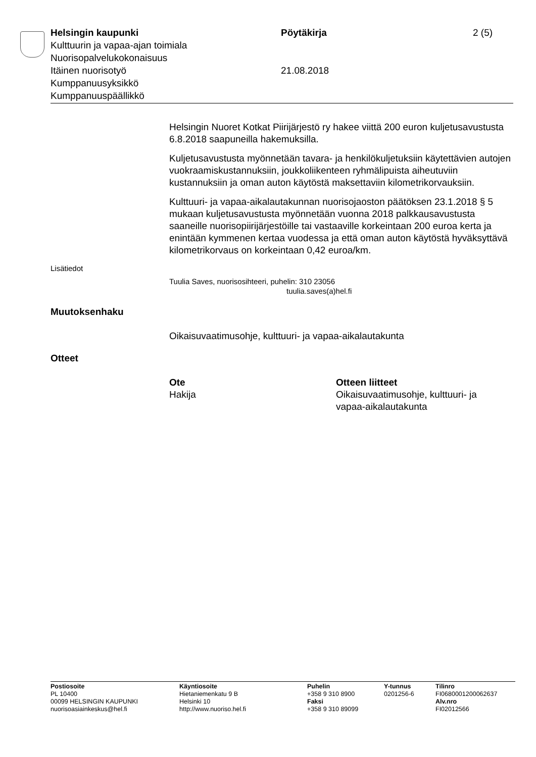Helsingin kaupunki Pöytäkirja 2 (5)
Kulttuurin ja vapaa-ajan toimiala
Nuorisopalvelukokonaisuus
Itäinen nuorisotyö 21.08.2018
Kumppanuusyksikkö
Kumppanuuspäällikkö
Helsingin Nuoret Kotkat Piirijärjestö ry hakee viittä 200 euron kuljetusa­vustusta 6.8.2018 saapuneilla hakemuksilla.
Kuljetusavustusta myönnetään tavara- ja henkilökuljetuksiin käytettä­vien autojen vuokraamiskustannuksiin, joukkoliikenteen ryhmälipuista aiheutuviin kustannuksiin ja oman auton käytöstä maksettaviin kilomet­rikorvauksiin.
Kulttuuri- ja vapaa-aikalautakunnan nuorisojaoston päätöksen 23.1.2018 § 5 mukaan kuljetusavustusta myönnetään vuonna 2018 palkkausavustusta saaneille nuorisopiirijärjestöille tai vastaaville kor­keintaan 200 euroa kerta ja enintään kymmenen kertaa vuodessa ja et­tä oman auton käytöstä hyväksyttävä kilometrikorvaus on korkeintaan 0,42 euroa/km.
Lisätiedot
Tuulia Saves, nuorisosihteeri, puhelin: 310 23056
tuulia.saves(a)hel.fi
Muutoksenhaku
Oikaisuvaatimusohje, kulttuuri- ja vapaa-aikalautakunta
Otteet
Ote
Hakija
Otteen liitteet
Oikaisuvaatimusohje, kulttuuri- ja
vapaa-aikalautakunta
Postiosoite
PL 10400
00099 HELSINGIN KAUPUNKI
nuorisoasiainkeskus@hel.fi
Käyntiosoite
Hietaniemenkatu 9 B
Helsinki 10
http://www.nuoriso.hel.fi
Puhelin
+358 9 310 8900
Faksi
+358 9 310 89099
Y-tunnus
0201256-6
Tilinro
FI0680001200062637
Alv.nro
FI02012566